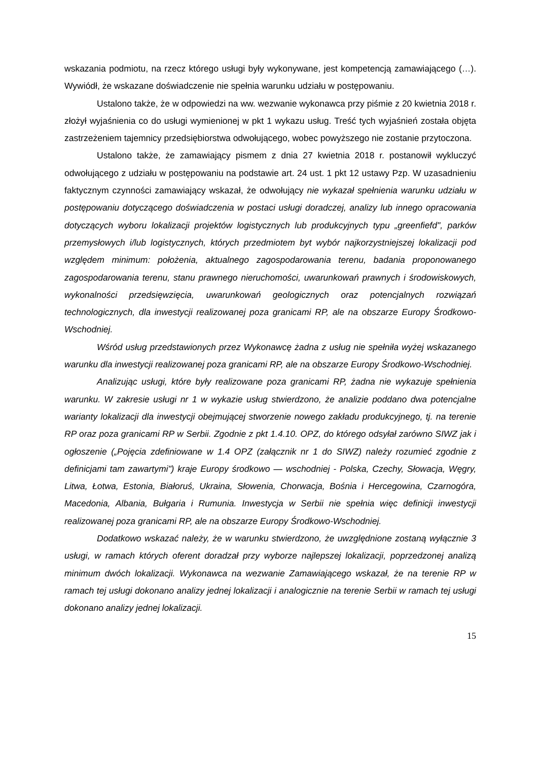wskazania podmiotu, na rzecz którego usługi były wykonywane, jest kompetencją zamawiającego (…). Wywiódł, że wskazane doświadczenie nie spełnia warunku udziału w postępowaniu.
Ustalono także, że w odpowiedzi na ww. wezwanie wykonawca przy piśmie z 20 kwietnia 2018 r. złożył wyjaśnienia co do usługi wymienionej w pkt 1 wykazu usług. Treść tych wyjaśnień została objęta zastrzeżeniem tajemnicy przedsiębiorstwa odwołującego, wobec powyższego nie zostanie przytoczona.
Ustalono także, że zamawiający pismem z dnia 27 kwietnia 2018 r. postanowił wykluczyć odwołującego z udziału w postępowaniu na podstawie art. 24 ust. 1 pkt 12 ustawy Pzp. W uzasadnieniu faktycznym czynności zamawiający wskazał, że odwołujący nie wykazał spełnienia warunku udziału w postępowaniu dotyczącego doświadczenia w postaci usługi doradczej, analizy lub innego opracowania dotyczących wyboru lokalizacji projektów logistycznych lub produkcyjnych typu „greenfiefd", parków przemysłowych i/lub logistycznych, których przedmiotem byt wybór najkorzystniejszej lokalizacji pod względem minimum: położenia, aktualnego zagospodarowania terenu, badania proponowanego zagospodarowania terenu, stanu prawnego nieruchomości, uwarunkowań prawnych i środowiskowych, wykonalności przedsięwzięcia, uwarunkowań geologicznych oraz potencjalnych rozwiązań technologicznych, dla inwestycji realizowanej poza granicami RP, ale na obszarze Europy Środkowo-Wschodniej.
Wśród usług przedstawionych przez Wykonawcę żadna z usług nie spełniła wyżej wskazanego warunku dla inwestycji realizowanej poza granicami RP, ale na obszarze Europy Środkowo-Wschodniej.
Analizując usługi, które były realizowane poza granicami RP, żadna nie wykazuje spełnienia warunku. W zakresie usługi nr 1 w wykazie usług stwierdzono, że analizie poddano dwa potencjalne warianty lokalizacji dla inwestycji obejmującej stworzenie nowego zakładu produkcyjnego, tj. na terenie RP oraz poza granicami RP w Serbii. Zgodnie z pkt 1.4.10. OPZ, do którego odsyłał zarówno SIWZ jak i ogłoszenie („Pojęcia zdefiniowane w 1.4 OPZ (załącznik nr 1 do SIWZ) należy rozumieć zgodnie z definicjami tam zawartymi") kraje Europy środkowo — wschodniej - Polska, Czechy, Słowacja, Węgry, Litwa, Łotwa, Estonia, Białoruś, Ukraina, Słowenia, Chorwacja, Bośnia i Hercegowina, Czarnogóra, Macedonia, Albania, Bułgaria i Rumunia. Inwestycja w Serbii nie spełnia więc definicji inwestycji realizowanej poza granicami RP, ale na obszarze Europy Środkowo-Wschodniej.
Dodatkowo wskazać należy, że w warunku stwierdzono, że uwzględnione zostaną wyłącznie 3 usługi, w ramach których oferent doradzał przy wyborze najlepszej lokalizacji, poprzedzonej analizą minimum dwóch lokalizacji. Wykonawca na wezwanie Zamawiającego wskazał, że na terenie RP w ramach tej usługi dokonano analizy jednej lokalizacji i analogicznie na terenie Serbii w ramach tej usługi dokonano analizy jednej lokalizacji.
15